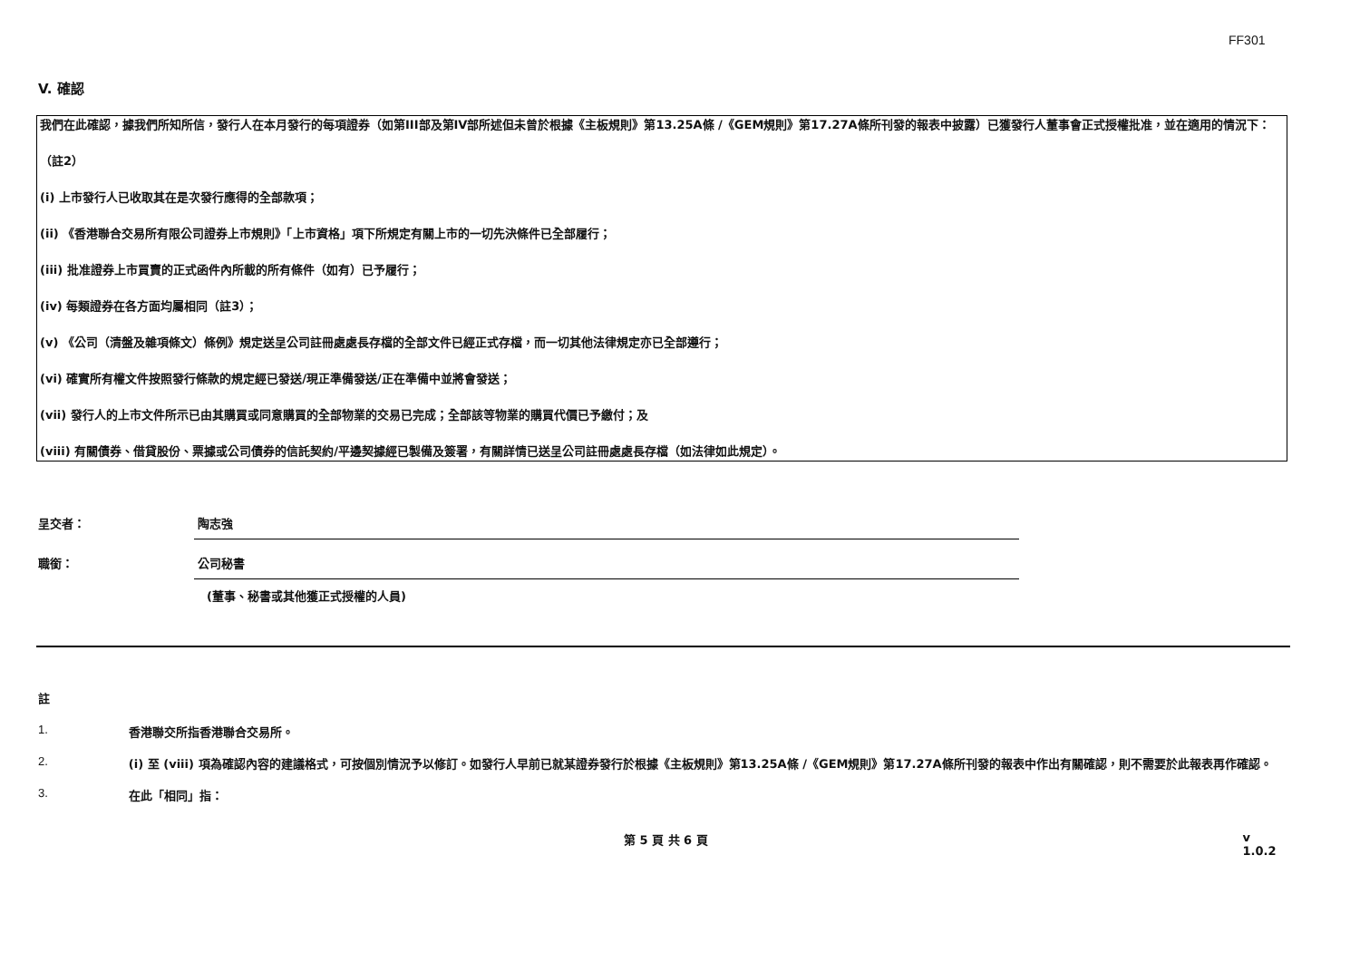FF301
V. 確認
我們在此確認，據我們所知所信，發行人在本月發行的每項證券（如第III部及第IV部所述但未曾於根據《主板規則》第13.25A條 /《GEM規則》第17.27A條所刊發的報表中披露）已獲發行人董事會正式授權批准，並在適用的情況下：
（註2）
(i) 上市發行人已收取其在是次發行應得的全部款項；
(ii) 《香港聯合交易所有限公司證券上市規則》「上市資格」項下所規定有關上市的一切先決條件已全部履行；
(iii) 批准證券上市買賣的正式函件內所載的所有條件（如有）已予履行；
(iv) 每類證券在各方面均屬相同（註3）；
(v) 《公司（清盤及雜項條文）條例》規定送呈公司註冊處處長存檔的全部文件已經正式存檔，而一切其他法律規定亦已全部遵行；
(vi) 確實所有權文件按照發行條款的規定經已發送/現正準備發送/正在準備中並將會發送；
(vii) 發行人的上市文件所示已由其購買或同意購買的全部物業的交易已完成；全部該等物業的購買代價已予繳付；及
(viii) 有關債券、借貸股份、票據或公司債券的信託契約/平邊契據經已製備及簽署，有關詳情已送呈公司註冊處處長存檔（如法律如此規定）。
呈交者： 陶志強
職銜： 公司秘書
(董事、秘書或其他獲正式授權的人員)
註
1. 香港聯交所指香港聯合交易所。
2. (i) 至 (viii) 項為確認內容的建議格式，可按個別情況予以修訂。如發行人早前已就某證券發行於根據《主板規則》第13.25A條 /《GEM規則》第17.27A條所刊發的報表中作出有關確認，則不需要於此報表再作確認。
3. 在此「相同」指：
第 5 頁 共 6 頁 v 1.0.2